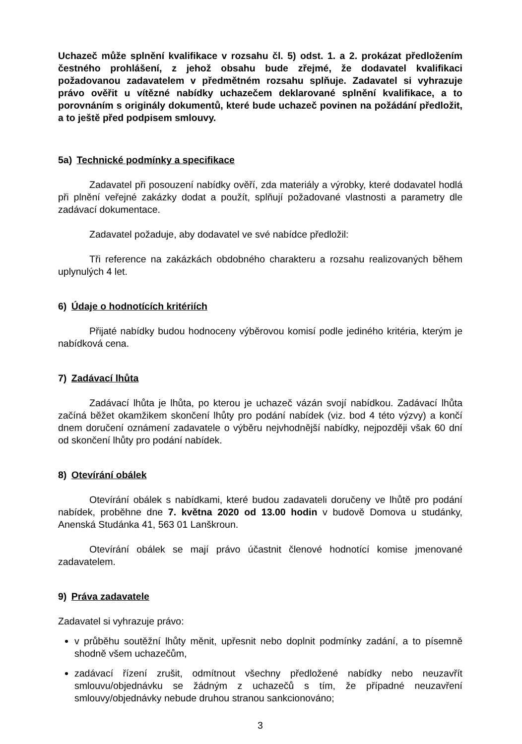Uchazeč může splnění kvalifikace v rozsahu čl. 5) odst. 1. a 2. prokázat předložením čestného prohlášení, z jehož obsahu bude zřejmé, že dodavatel kvalifikaci požadovanou zadavatelem v předmětném rozsahu splňuje. Zadavatel si vyhrazuje právo ověřit u vítězné nabídky uchazečem deklarované splnění kvalifikace, a to porovnáním s originály dokumentů, které bude uchazeč povinen na požádání předložit, a to ještě před podpisem smlouvy.
5a) Technické podmínky a specifikace
Zadavatel při posouzení nabídky ověří, zda materiály a výrobky, které dodavatel hodlá při plnění veřejné zakázky dodat a použít, splňují požadované vlastnosti a parametry dle zadávací dokumentace.
Zadavatel požaduje, aby dodavatel ve své nabídce předložil:
Tři reference na zakázkách obdobného charakteru a rozsahu realizovaných během uplynulých 4 let.
6) Údaje o hodnotících kritériích
Přijaté nabídky budou hodnoceny výběrovou komisí podle jediného kritéria, kterým je nabídková cena.
7) Zadávací lhůta
Zadávací lhůta je lhůta, po kterou je uchazeč vázán svojí nabídkou. Zadávací lhůta začíná běžet okamžikem skončení lhůty pro podání nabídek (viz. bod 4 této výzvy) a končí dnem doručení oznámení zadavatele o výběru nejvhodnější nabídky, nejpozději však 60 dní od skončení lhůty pro podání nabídek.
8) Otevírání obálek
Otevírání obálek s nabídkami, které budou zadavateli doručeny ve lhůtě pro podání nabídek, proběhne dne 7. května 2020 od 13.00 hodin v budově Domova u studánky, Anenská Studánka 41, 563 01 Lanškroun.
Otevírání obálek se mají právo účastnit členové hodnotící komise jmenované zadavatelem.
9) Práva zadavatele
Zadavatel si vyhrazuje právo:
v průběhu soutěžní lhůty měnit, upřesnit nebo doplnit podmínky zadání, a to písemně shodně všem uchazečům,
zadávací řízení zrušit, odmítnout všechny předložené nabídky nebo neuzavřít smlouvu/objednávku se žádným z uchazečů s tím, že případné neuzavření smlouvy/objednávky nebude druhou stranou sankcionováno;
3